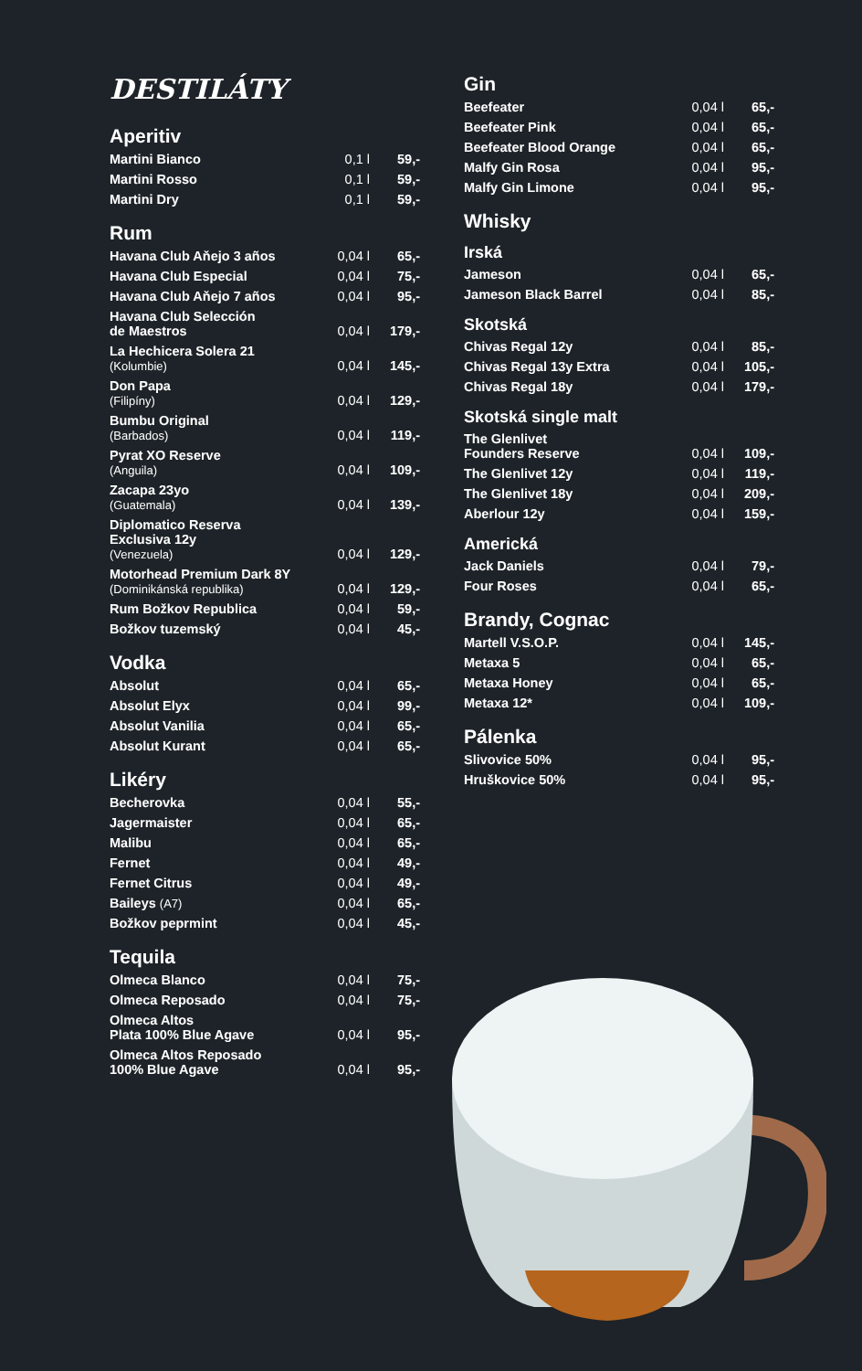DESTILÁTY
Aperitiv
| Martini Bianco | 0,1 l | 59,- |
| Martini Rosso | 0,1 l | 59,- |
| Martini Dry | 0,1 l | 59,- |
Rum
| Havana Club Aňejo 3 años | 0,04 l | 65,- |
| Havana Club Especial | 0,04 l | 75,- |
| Havana Club Aňejo 7 años | 0,04 l | 95,- |
| Havana Club Selección de Maestros | 0,04 l | 179,- |
| La Hechicera Solera 21 (Kolumbie) | 0,04 l | 145,- |
| Don Papa (Filipíny) | 0,04 l | 129,- |
| Bumbu Original (Barbados) | 0,04 l | 119,- |
| Pyrat XO Reserve (Anguila) | 0,04 l | 109,- |
| Zacapa 23yo (Guatemala) | 0,04 l | 139,- |
| Diplomatico Reserva Exclusiva 12y (Venezuela) | 0,04 l | 129,- |
| Motorhead Premium Dark 8Y (Dominikánská republika) | 0,04 l | 129,- |
| Rum Božkov Republica | 0,04 l | 59,- |
| Božkov tuzemský | 0,04 l | 45,- |
Vodka
| Absolut | 0,04 l | 65,- |
| Absolut Elyx | 0,04 l | 99,- |
| Absolut Vanilia | 0,04 l | 65,- |
| Absolut Kurant | 0,04 l | 65,- |
Likéry
| Becherovka | 0,04 l | 55,- |
| Jagermaister | 0,04 l | 65,- |
| Malibu | 0,04 l | 65,- |
| Fernet | 0,04 l | 49,- |
| Fernet Citrus | 0,04 l | 49,- |
| Baileys (A7) | 0,04 l | 65,- |
| Božkov peprmint | 0,04 l | 45,- |
Tequila
| Olmeca Blanco | 0,04 l | 75,- |
| Olmeca Reposado | 0,04 l | 75,- |
| Olmeca Altos Plata 100% Blue Agave | 0,04 l | 95,- |
| Olmeca Altos Reposado 100% Blue Agave | 0,04 l | 95,- |
Gin
| Beefeater | 0,04 l | 65,- |
| Beefeater Pink | 0,04 l | 65,- |
| Beefeater Blood Orange | 0,04 l | 65,- |
| Malfy Gin Rosa | 0,04 l | 95,- |
| Malfy Gin Limone | 0,04 l | 95,- |
Whisky
Irská
| Jameson | 0,04 l | 65,- |
| Jameson Black Barrel | 0,04 l | 85,- |
Skotská
| Chivas Regal 12y | 0,04 l | 85,- |
| Chivas Regal 13y Extra | 0,04 l | 105,- |
| Chivas Regal 18y | 0,04 l | 179,- |
Skotská single malt
| The Glenlivet Founders Reserve | 0,04 l | 109,- |
| The Glenlivet 12y | 0,04 l | 119,- |
| The Glenlivet 18y | 0,04 l | 209,- |
| Aberlour 12y | 0,04 l | 159,- |
Americká
| Jack Daniels | 0,04 l | 79,- |
| Four Roses | 0,04 l | 65,- |
Brandy, Cognac
| Martell V.S.O.P. | 0,04 l | 145,- |
| Metaxa 5 | 0,04 l | 65,- |
| Metaxa Honey | 0,04 l | 65,- |
| Metaxa 12* | 0,04 l | 109,- |
Pálenka
| Slivovice 50% | 0,04 l | 95,- |
| Hruškovice 50% | 0,04 l | 95,- |